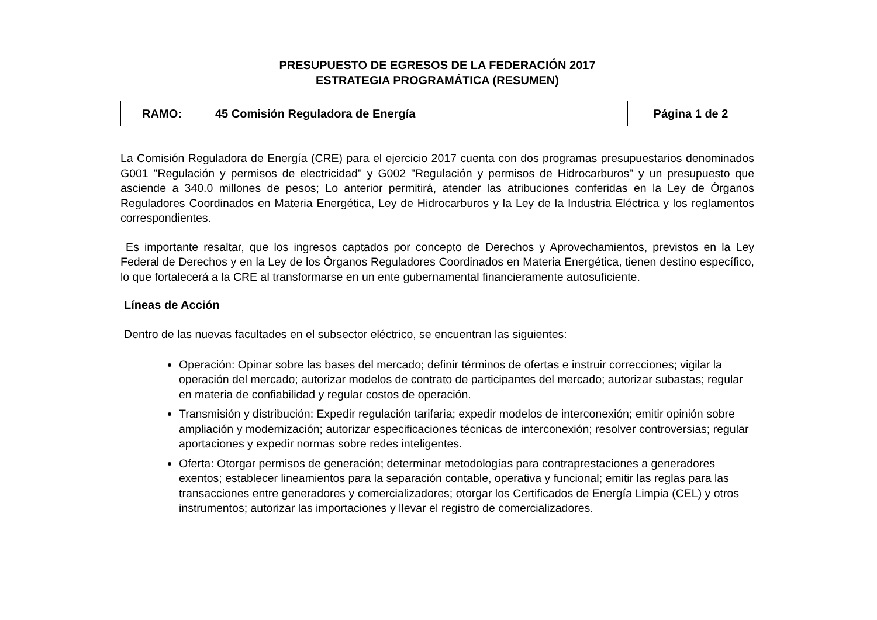PRESUPUESTO DE EGRESOS DE LA FEDERACIÓN 2017
ESTRATEGIA PROGRAMÁTICA (RESUMEN)
| RAMO: | 45 Comisión Reguladora de Energía | Página 1 de 2 |
La Comisión Reguladora de Energía (CRE) para el ejercicio 2017 cuenta con dos programas presupuestarios denominados G001 "Regulación y permisos de electricidad" y G002 "Regulación y permisos de Hidrocarburos" y un presupuesto que asciende a 340.0 millones de pesos; Lo anterior permitirá, atender las atribuciones conferidas en la Ley de Órganos Reguladores Coordinados en Materia Energética, Ley de Hidrocarburos y la Ley de la Industria Eléctrica y los reglamentos correspondientes.
Es importante resaltar, que los ingresos captados por concepto de Derechos y Aprovechamientos, previstos en la Ley Federal de Derechos y en la Ley de los Órganos Reguladores Coordinados en Materia Energética, tienen destino específico, lo que fortalecerá a la CRE al transformarse en un ente gubernamental financieramente autosuficiente.
Líneas de Acción
Dentro de las nuevas facultades en el subsector eléctrico, se encuentran las siguientes:
Operación: Opinar sobre las bases del mercado; definir términos de ofertas e instruir correcciones; vigilar la operación del mercado; autorizar modelos de contrato de participantes del mercado; autorizar subastas; regular en materia de confiabilidad y regular costos de operación.
Transmisión y distribución: Expedir regulación tarifaria; expedir modelos de interconexión; emitir opinión sobre ampliación y modernización; autorizar especificaciones técnicas de interconexión; resolver controversias; regular aportaciones y expedir normas sobre redes inteligentes.
Oferta: Otorgar permisos de generación; determinar metodologías para contraprestaciones a generadores exentos; establecer lineamientos para la separación contable, operativa y funcional; emitir las reglas para las transacciones entre generadores y comercializadores; otorgar los Certificados de Energía Limpia (CEL) y otros instrumentos; autorizar las importaciones y llevar el registro de comercializadores.